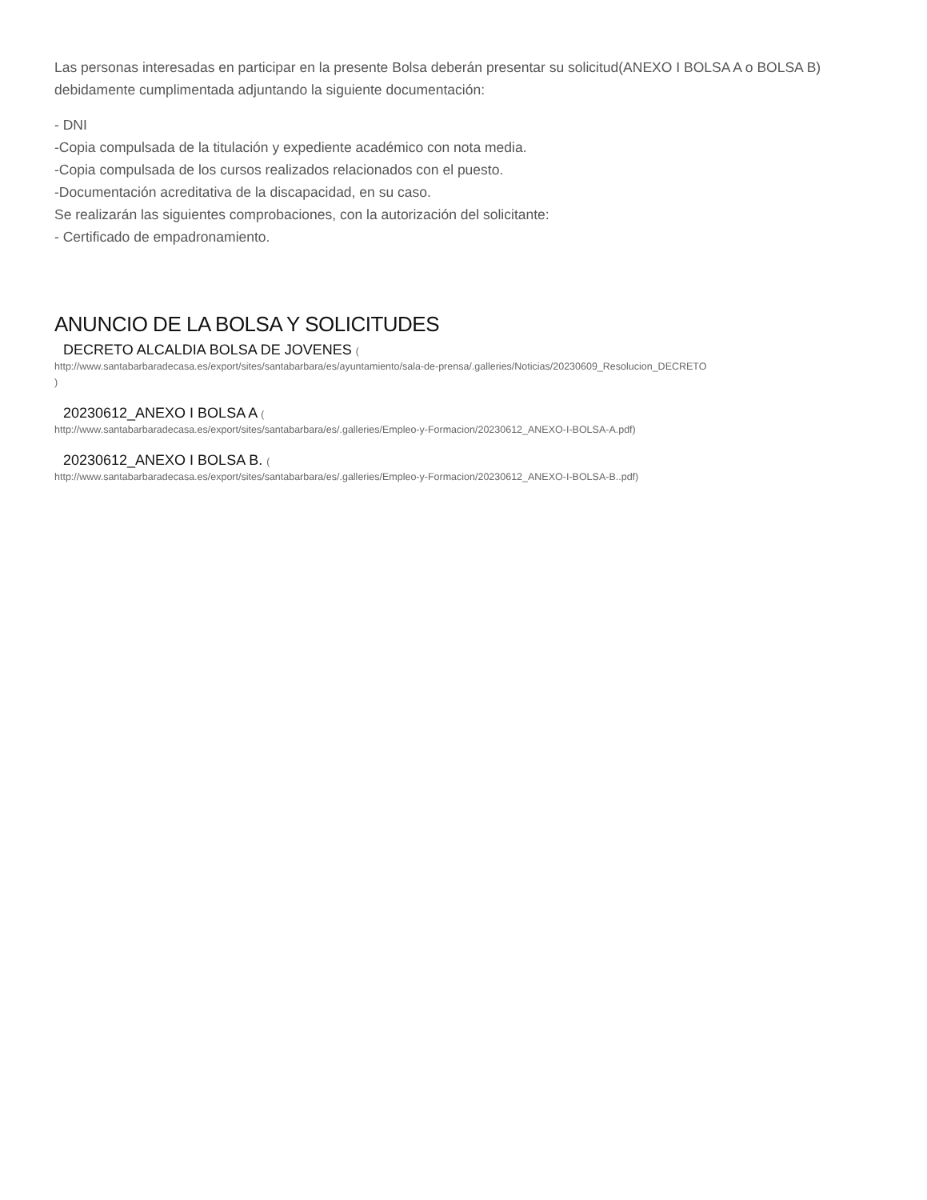Las personas interesadas en participar en la presente Bolsa deberán presentar su solicitud(ANEXO I BOLSA A o BOLSA B) debidamente cumplimentada adjuntando la siguiente documentación:
- DNI
-Copia compulsada de la titulación y expediente académico con nota media.
-Copia compulsada de los cursos realizados relacionados con el puesto.
-Documentación acreditativa de la discapacidad, en su caso.
Se realizarán las siguientes comprobaciones, con la autorización del solicitante:
- Certificado de empadronamiento.
ANUNCIO DE LA BOLSA Y SOLICITUDES
DECRETO ALCALDIA BOLSA DE JOVENES (
http://www.santabarbaradecasa.es/export/sites/santabarbara/es/ayuntamiento/sala-de-prensa/.galleries/Noticias/20230609_Resolucion_DECRETO
)
20230612_ANEXO I BOLSA A (
http://www.santabarbaradecasa.es/export/sites/santabarbara/es/.galleries/Empleo-y-Formacion/20230612_ANEXO-I-BOLSA-A.pdf)
20230612_ANEXO I BOLSA B. (
http://www.santabarbaradecasa.es/export/sites/santabarbara/es/.galleries/Empleo-y-Formacion/20230612_ANEXO-I-BOLSA-B..pdf)